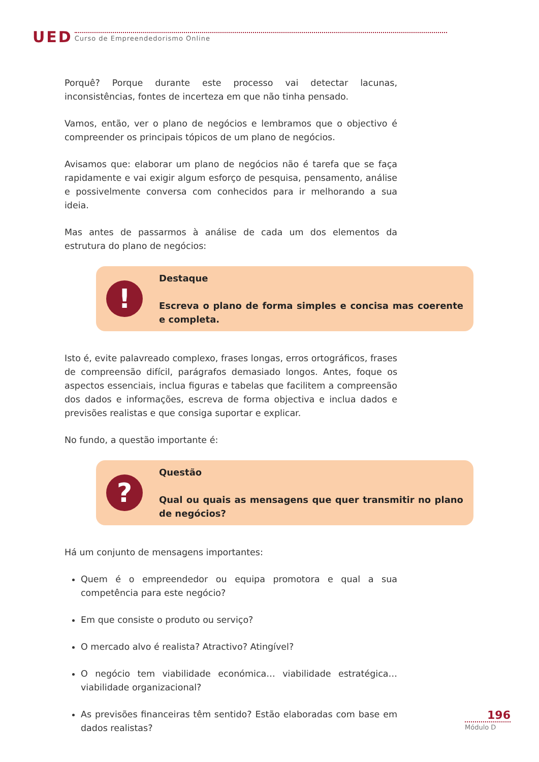UED
Curso de Empreendedorismo Online
Porquê? Porque durante este processo vai detectar lacunas, inconsistências, fontes de incerteza em que não tinha pensado.
Vamos, então, ver o plano de negócios e lembramos que o objectivo é compreender os principais tópicos de um plano de negócios.
Avisamos que: elaborar um plano de negócios não é tarefa que se faça rapidamente e vai exigir algum esforço de pesquisa, pensamento, análise e possivelmente conversa com conhecidos para ir melhorando a sua ideia.
Mas antes de passarmos à análise de cada um dos elementos da estrutura do plano de negócios:
!
Destaque
Escreva o plano de forma simples e concisa mas coerente e completa.
Isto é, evite palavreado complexo, frases longas, erros ortográficos, frases de compreensão difícil, parágrafos demasiado longos. Antes, foque os aspectos essenciais, inclua figuras e tabelas que facilitem a compreensão dos dados e informações, escreva de forma objectiva e inclua dados e previsões realistas e que consiga suportar e explicar.
No fundo, a questão importante é:
?
Questão
Qual ou quais as mensagens que quer transmitir no plano de negócios?
Há um conjunto de mensagens importantes:
Quem é o empreendedor ou equipa promotora e qual a sua competência para este negócio?
Em que consiste o produto ou serviço?
O mercado alvo é realista? Atractivo? Atingível?
O negócio tem viabilidade económica… viabilidade estratégica… viabilidade organizacional?
As previsões financeiras têm sentido? Estão elaboradas com base em dados realistas?
196
Módulo D